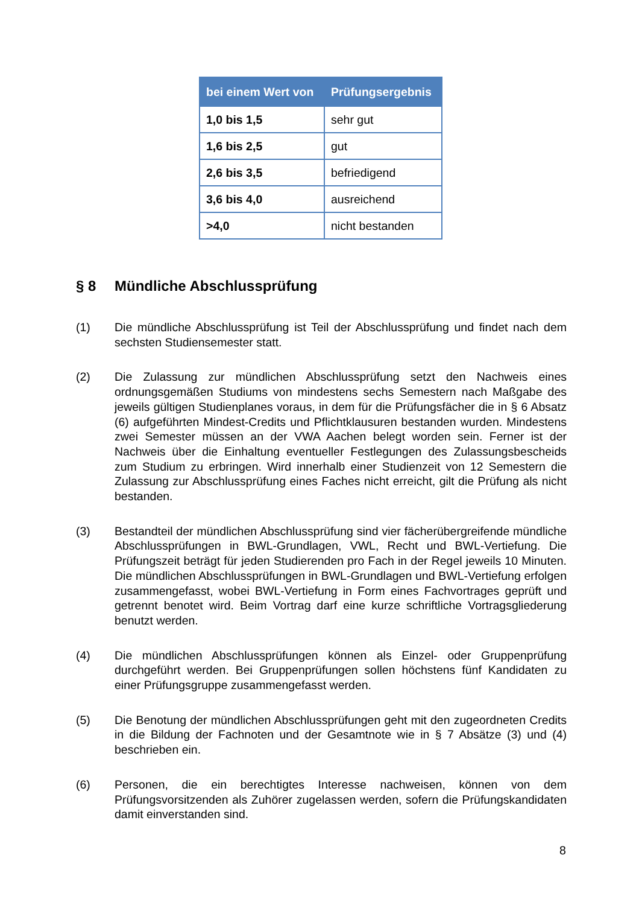| bei einem Wert von | Prüfungsergebnis |
| --- | --- |
| 1,0 bis 1,5 | sehr gut |
| 1,6 bis 2,5 | gut |
| 2,6 bis 3,5 | befriedigend |
| 3,6 bis 4,0 | ausreichend |
| >4,0 | nicht bestanden |
§ 8 Mündliche Abschlussprüfung
(1) Die mündliche Abschlussprüfung ist Teil der Abschlussprüfung und findet nach dem sechsten Studiensemester statt.
(2) Die Zulassung zur mündlichen Abschlussprüfung setzt den Nachweis eines ordnungsgemäßen Studiums von mindestens sechs Semestern nach Maßgabe des jeweils gültigen Studienplanes voraus, in dem für die Prüfungsfächer die in § 6 Absatz (6) aufgeführten Mindest-Credits und Pflichtklausuren bestanden wurden. Mindestens zwei Semester müssen an der VWA Aachen belegt worden sein. Ferner ist der Nachweis über die Einhaltung eventueller Festlegungen des Zulassungsbescheids zum Studium zu erbringen. Wird innerhalb einer Studienzeit von 12 Semestern die Zulassung zur Abschlussprüfung eines Faches nicht erreicht, gilt die Prüfung als nicht bestanden.
(3) Bestandteil der mündlichen Abschlussprüfung sind vier fächerübergreifende mündliche Abschlussprüfungen in BWL-Grundlagen, VWL, Recht und BWL-Vertiefung. Die Prüfungszeit beträgt für jeden Studierenden pro Fach in der Regel jeweils 10 Minuten. Die mündlichen Abschlussprüfungen in BWL-Grundlagen und BWL-Vertiefung erfolgen zusammengefasst, wobei BWL-Vertiefung in Form eines Fachvortrages geprüft und getrennt benotet wird. Beim Vortrag darf eine kurze schriftliche Vortragsgliederung benutzt werden.
(4) Die mündlichen Abschlussprüfungen können als Einzel- oder Gruppenprüfung durchgeführt werden. Bei Gruppenprüfungen sollen höchstens fünf Kandidaten zu einer Prüfungsgruppe zusammengefasst werden.
(5) Die Benotung der mündlichen Abschlussprüfungen geht mit den zugeordneten Credits in die Bildung der Fachnoten und der Gesamtnote wie in § 7 Absätze (3) und (4) beschrieben ein.
(6) Personen, die ein berechtigtes Interesse nachweisen, können von dem Prüfungsvorsitzenden als Zuhörer zugelassen werden, sofern die Prüfungskandidaten damit einverstanden sind.
8